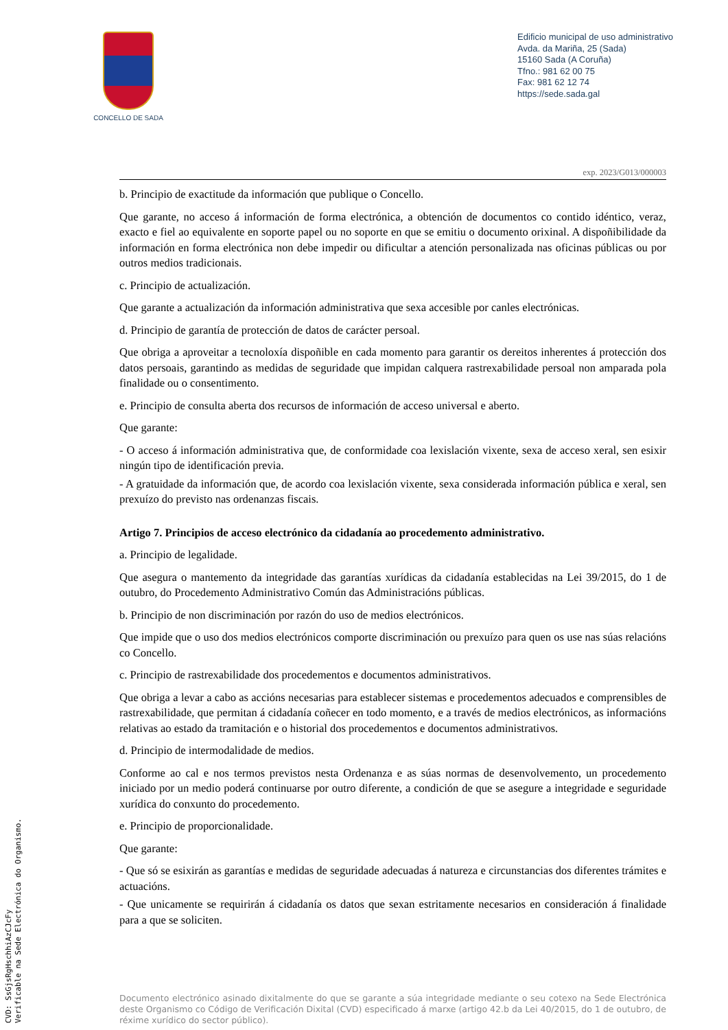CONCELLO DE SADA
Edificio municipal de uso administrativo
Avda. da Mariña, 25 (Sada)
15160 Sada (A Coruña)
Tfno.: 981 62 00 75
Fax: 981 62 12 74
https://sede.sada.gal
exp. 2023/G013/000003
b. Principio de exactitude da información que publique o Concello.
Que garante, no acceso á información de forma electrónica, a obtención de documentos co contido idéntico, veraz, exacto e fiel ao equivalente en soporte papel ou no soporte en que se emitiu o documento orixinal. A dispoñibilidade da información en forma electrónica non debe impedir ou dificultar a atención personalizada nas oficinas públicas ou por outros medios tradicionais.
c. Principio de actualización.
Que garante a actualización da información administrativa que sexa accesible por canles electrónicas.
d. Principio de garantía de protección de datos de carácter persoal.
Que obriga a aproveitar a tecnoloxía dispoñible en cada momento para garantir os dereitos inherentes á protección dos datos persoais, garantindo as medidas de seguridade que impidan calquera rastrexabilidade persoal non amparada pola finalidade ou o consentimento.
e. Principio de consulta aberta dos recursos de información de acceso universal e aberto.
Que garante:
- O acceso á información administrativa que, de conformidade coa lexislación vixente, sexa de acceso xeral, sen esixir ningún tipo de identificación previa.
- A gratuidade da información que, de acordo coa lexislación vixente, sexa considerada información pública e xeral, sen prexuízo do previsto nas ordenanzas fiscais.
Artigo 7. Principios de acceso electrónico da cidadanía ao procedemento administrativo.
a. Principio de legalidade.
Que asegura o mantemento da integridade das garantías xurídicas da cidadanía establecidas na Lei 39/2015, do 1 de outubro, do Procedemento Administrativo Común das Administracións públicas.
b. Principio de non discriminación por razón do uso de medios electrónicos.
Que impide que o uso dos medios electrónicos comporte discriminación ou prexuízo para quen os use nas súas relacións co Concello.
c. Principio de rastrexabilidade dos procedementos e documentos administrativos.
Que obriga a levar a cabo as accións necesarias para establecer sistemas e procedementos adecuados e comprensibles de rastrexabilidade, que permitan á cidadanía coñecer en todo momento, e a través de medios electrónicos, as informacións relativas ao estado da tramitación e o historial dos procedementos e documentos administrativos.
d. Principio de intermodalidade de medios.
Conforme ao cal e nos termos previstos nesta Ordenanza e as súas normas de desenvolvemento, un procedemento iniciado por un medio poderá continuarse por outro diferente, a condición de que se asegure a integridade e seguridade xurídica do conxunto do procedemento.
e. Principio de proporcionalidade.
Que garante:
- Que só se esixirán as garantías e medidas de seguridade adecuadas á natureza e circunstancias dos diferentes trámites e actuacións.
- Que unicamente se requirirán á cidadanía os datos que sexan estritamente necesarios en consideración á finalidade para a que se soliciten.
Documento electrónico asinado dixitalmente do que se garante a súa integridade mediante o seu cotexo na Sede Electrónica deste Organismo co Código de Verificación Dixital (CVD) especificado á marxe (artigo 42.b da Lei 40/2015, do 1 de outubro, de réxime xurídico do sector público).
CVD: SsGjsRgHschhiAzCJcFy
Verificable na Sede Electrónica do Organismo.